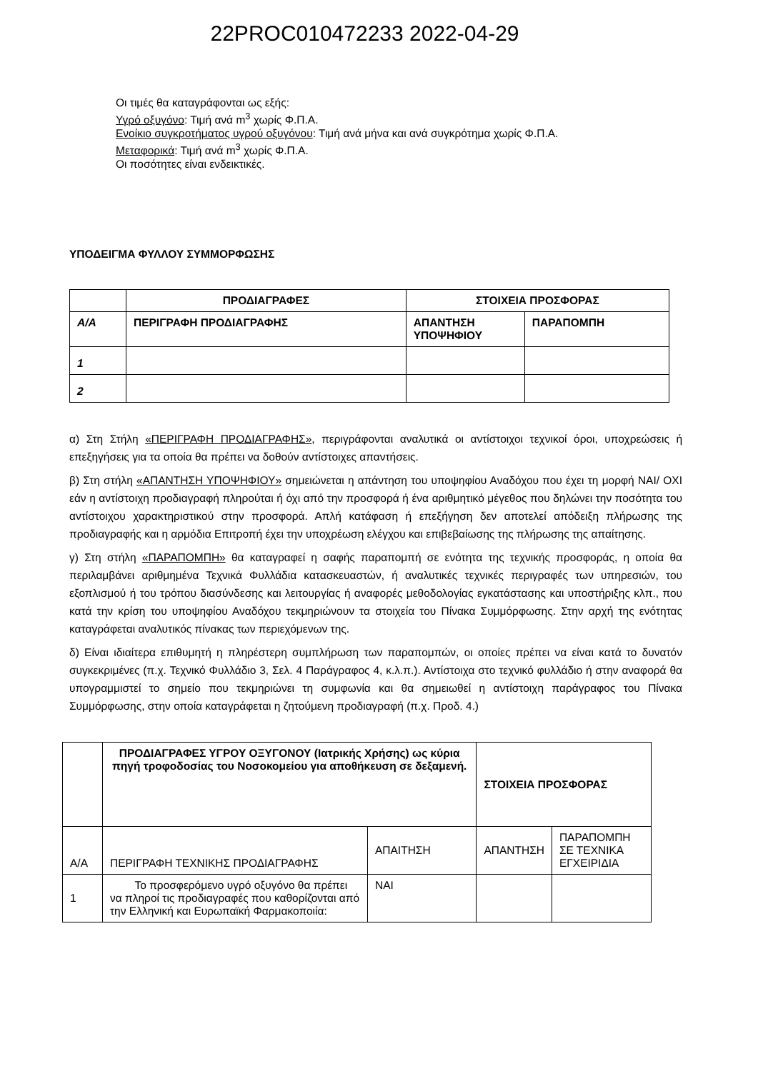22PROC010472233 2022-04-29
Οι τιμές θα καταγράφονται ως εξής:
Υγρό οξυγόνο: Τιμή ανά m<sup>3</sup> χωρίς Φ.Π.Α.
Ενοίκιο συγκροτήματος υγρού οξυγόνου: Τιμή ανά μήνα και ανά συγκρότημα χωρίς Φ.Π.Α.
Μεταφορικά: Τιμή ανά m<sup>3</sup> χωρίς Φ.Π.Α.
Οι ποσότητες είναι ενδεικτικές.
ΥΠΟΔΕΙΓΜΑ ΦΥΛΛΟΥ ΣΥΜΜΟΡΦΩΣΗΣ
| | ΠΡΟΔΙΑΓΡΑΦΕΣ | ΣΤΟΙΧΕΙΑ ΠΡΟΣΦΟΡΑΣ | |
| --- | --- | --- | --- |
| Α/Α | ΠΕΡΙΓΡΑΦΗ ΠΡΟΔΙΑΓΡΑΦΗΣ | ΑΠΑΝΤΗΣΗ ΥΠΟΨΗΦΙΟΥ | ΠΑΡΑΠΟΜΠΗ |
| 1 | | | |
| 2 | | | |
α) Στη Στήλη «ΠΕΡΙΓΡΑΦΗ ΠΡΟΔΙΑΓΡΑΦΗΣ», περιγράφονται αναλυτικά οι αντίστοιχοι τεχνικοί όροι, υποχρεώσεις ή επεξηγήσεις για τα οποία θα πρέπει να δοθούν αντίστοιχες απαντήσεις.
β) Στη στήλη «ΑΠΑΝΤΗΣΗ ΥΠΟΨΗΦΙΟΥ» σημειώνεται η απάντηση του υποψηφίου Αναδόχου που έχει τη μορφή ΝΑΙ/ ΟΧΙ εάν η αντίστοιχη προδιαγραφή πληρούται ή όχι από την προσφορά ή ένα αριθμητικό μέγεθος που δηλώνει την ποσότητα του αντίστοιχου χαρακτηριστικού στην προσφορά. Απλή κατάφαση ή επεξήγηση δεν αποτελεί απόδειξη πλήρωσης της προδιαγραφής και η αρμόδια Επιτροπή έχει την υποχρέωση ελέγχου και επιβεβαίωσης της πλήρωσης της απαίτησης.
γ) Στη στήλη «ΠΑΡΑΠΟΜΠΗ» θα καταγραφεί η σαφής παραπομπή σε ενότητα της τεχνικής προσφοράς, η οποία θα περιλαμβάνει αριθμημένα Τεχνικά Φυλλάδια κατασκευαστών, ή αναλυτικές τεχνικές περιγραφές των υπηρεσιών, του εξοπλισμού ή του τρόπου διασύνδεσης και λειτουργίας ή αναφορές μεθοδολογίας εγκατάστασης και υποστήριξης κλπ., που κατά την κρίση του υποψηφίου Αναδόχου τεκμηριώνουν τα στοιχεία του Πίνακα Συμμόρφωσης. Στην αρχή της ενότητας καταγράφεται αναλυτικός πίνακας των περιεχόμενων της.
δ) Είναι ιδιαίτερα επιθυμητή η πληρέστερη συμπλήρωση των παραπομπών, οι οποίες πρέπει να είναι κατά το δυνατόν συγκεκριμένες (π.χ. Τεχνικό Φυλλάδιο 3, Σελ. 4 Παράγραφος 4, κ.λ.π.). Αντίστοιχα στο τεχνικό φυλλάδιο ή στην αναφορά θα υπογραμμιστεί το σημείο που τεκμηριώνει τη συμφωνία και θα σημειωθεί η αντίστοιχη παράγραφος του Πίνακα Συμμόρφωσης, στην οποία καταγράφεται η ζητούμενη προδιαγραφή (π.χ. Προδ. 4.)
| | ΠΡΟΔΙΑΓΡΑΦΕΣ ΥΓΡΟΥ ΟΞΥΓΟΝΟΥ (Ιατρικής Χρήσης) ως κύρια πηγή τροφοδοσίας του Νοσοκομείου για αποθήκευση σε δεξαμενή. | | ΣΤΟΙΧΕΙΑ ΠΡΟΣΦΟΡΑΣ | |
| --- | --- | --- | --- | --- |
| Α/Α | ΠΕΡΙΓΡΑΦΗ ΤΕΧΝΙΚΗΣ ΠΡΟΔΙΑΓΡΑΦΗΣ | ΑΠΑΙΤΗΣΗ | ΑΠΑΝΤΗΣΗ | ΠΑΡΑΠΟΜΠΗ ΣΕ ΤΕΧΝΙΚΑ ΕΓΧΕΙΡΙΔΙΑ |
| 1 | Το προσφερόμενο υγρό οξυγόνο θα πρέπει να πληροί τις προδιαγραφές που καθορίζονται από την Ελληνική και Ευρωπαϊκή Φαρμακοποιία: | ΝΑΙ | | |